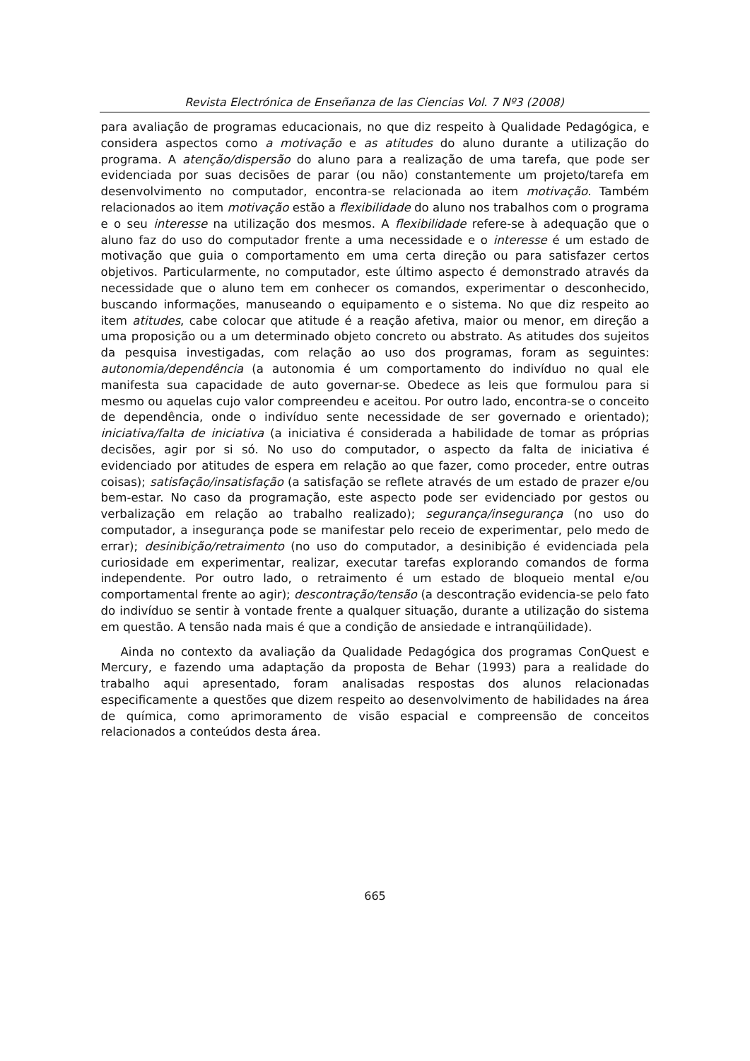Revista Electrónica de Enseñanza de las Ciencias Vol. 7 Nº3 (2008)
para avaliação de programas educacionais, no que diz respeito à Qualidade Pedagógica, e considera aspectos como a motivação e as atitudes do aluno durante a utilização do programa. A atenção/dispersão do aluno para a realização de uma tarefa, que pode ser evidenciada por suas decisões de parar (ou não) constantemente um projeto/tarefa em desenvolvimento no computador, encontra-se relacionada ao item motivação. Também relacionados ao item motivação estão a flexibilidade do aluno nos trabalhos com o programa e o seu interesse na utilização dos mesmos. A flexibilidade refere-se à adequação que o aluno faz do uso do computador frente a uma necessidade e o interesse é um estado de motivação que guia o comportamento em uma certa direção ou para satisfazer certos objetivos. Particularmente, no computador, este último aspecto é demonstrado através da necessidade que o aluno tem em conhecer os comandos, experimentar o desconhecido, buscando informações, manuseando o equipamento e o sistema. No que diz respeito ao item atitudes, cabe colocar que atitude é a reação afetiva, maior ou menor, em direção a uma proposição ou a um determinado objeto concreto ou abstrato. As atitudes dos sujeitos da pesquisa investigadas, com relação ao uso dos programas, foram as seguintes: autonomia/dependência (a autonomia é um comportamento do indivíduo no qual ele manifesta sua capacidade de auto governar-se. Obedece as leis que formulou para si mesmo ou aquelas cujo valor compreendeu e aceitou. Por outro lado, encontra-se o conceito de dependência, onde o indivíduo sente necessidade de ser governado e orientado); iniciativa/falta de iniciativa (a iniciativa é considerada a habilidade de tomar as próprias decisões, agir por si só. No uso do computador, o aspecto da falta de iniciativa é evidenciado por atitudes de espera em relação ao que fazer, como proceder, entre outras coisas); satisfação/insatisfação (a satisfação se reflete através de um estado de prazer e/ou bem-estar. No caso da programação, este aspecto pode ser evidenciado por gestos ou verbalização em relação ao trabalho realizado); segurança/insegurança (no uso do computador, a insegurança pode se manifestar pelo receio de experimentar, pelo medo de errar); desinibição/retraimento (no uso do computador, a desinibição é evidenciada pela curiosidade em experimentar, realizar, executar tarefas explorando comandos de forma independente. Por outro lado, o retraimento é um estado de bloqueio mental e/ou comportamental frente ao agir); descontração/tensão (a descontração evidencia-se pelo fato do indivíduo se sentir à vontade frente a qualquer situação, durante a utilização do sistema em questão. A tensão nada mais é que a condição de ansiedade e intranqüilidade).
Ainda no contexto da avaliação da Qualidade Pedagógica dos programas ConQuest e Mercury, e fazendo uma adaptação da proposta de Behar (1993) para a realidade do trabalho aqui apresentado, foram analisadas respostas dos alunos relacionadas especificamente a questões que dizem respeito ao desenvolvimento de habilidades na área de química, como aprimoramento de visão espacial e compreensão de conceitos relacionados a conteúdos desta área.
665